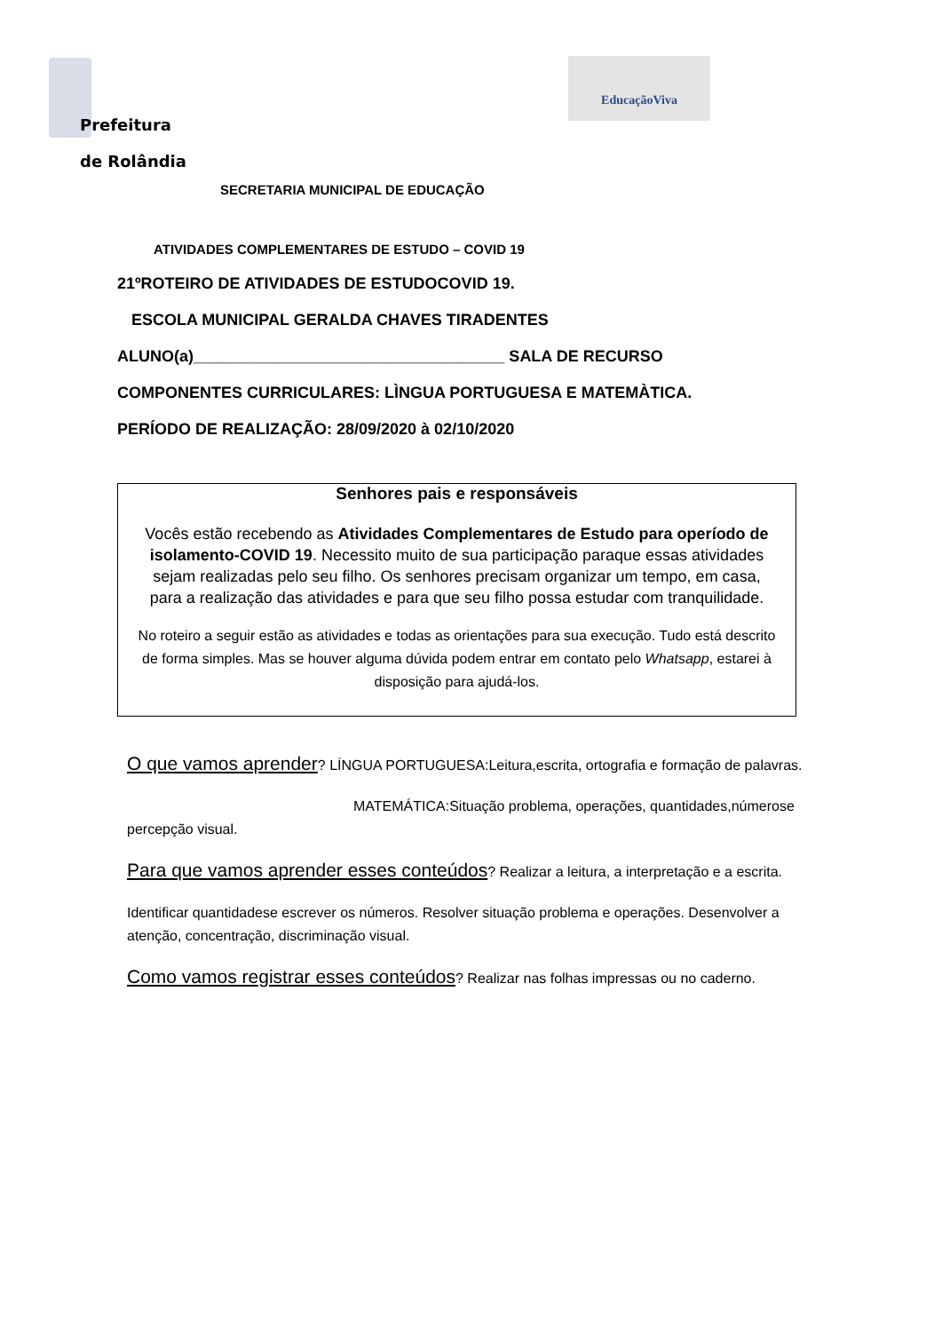EducaçãoViva
Prefeitura
de Rolândia
SECRETARIA MUNICIPAL DE EDUCAÇÃO
ATIVIDADES COMPLEMENTARES DE ESTUDO – COVID 19
21ºROTEIRO DE ATIVIDADES DE ESTUDOCOVID 19.
ESCOLA MUNICIPAL GERALDA CHAVES TIRADENTES
ALUNO(a)___________________________________ SALA DE RECURSO
COMPONENTES CURRICULARES: LÌNGUA PORTUGUESA E MATEMÀTICA.
PERÍODO DE REALIZAÇÃO: 28/09/2020 à 02/10/2020
Senhores pais e responsáveis
Vocês estão recebendo as Atividades Complementares de Estudo para operíodo de isolamento-COVID 19. Necessito muito de sua participação paraque essas atividades sejam realizadas pelo seu filho. Os senhores precisam organizar um tempo, em casa, para a realização das atividades e para que seu filho possa estudar com tranquilidade.
No roteiro a seguir estão as atividades e todas as orientações para sua execução. Tudo está descrito de forma simples. Mas se houver alguma dúvida podem entrar em contato pelo Whatsapp, estarei à disposição para ajudá-los.
O que vamos aprender? LÍNGUA PORTUGUESA:Leitura,escrita, ortografia e formação de palavras.
MATEMÁTICA:Situação problema, operações, quantidades,númerose percepção visual.
Para que vamos aprender esses conteúdos? Realizar a leitura, a interpretação e a escrita.
Identificar quantidadese escrever os números. Resolver situação problema e operações. Desenvolver a atenção, concentração, discriminação visual.
Como vamos registrar esses conteúdos? Realizar nas folhas impressas ou no caderno.